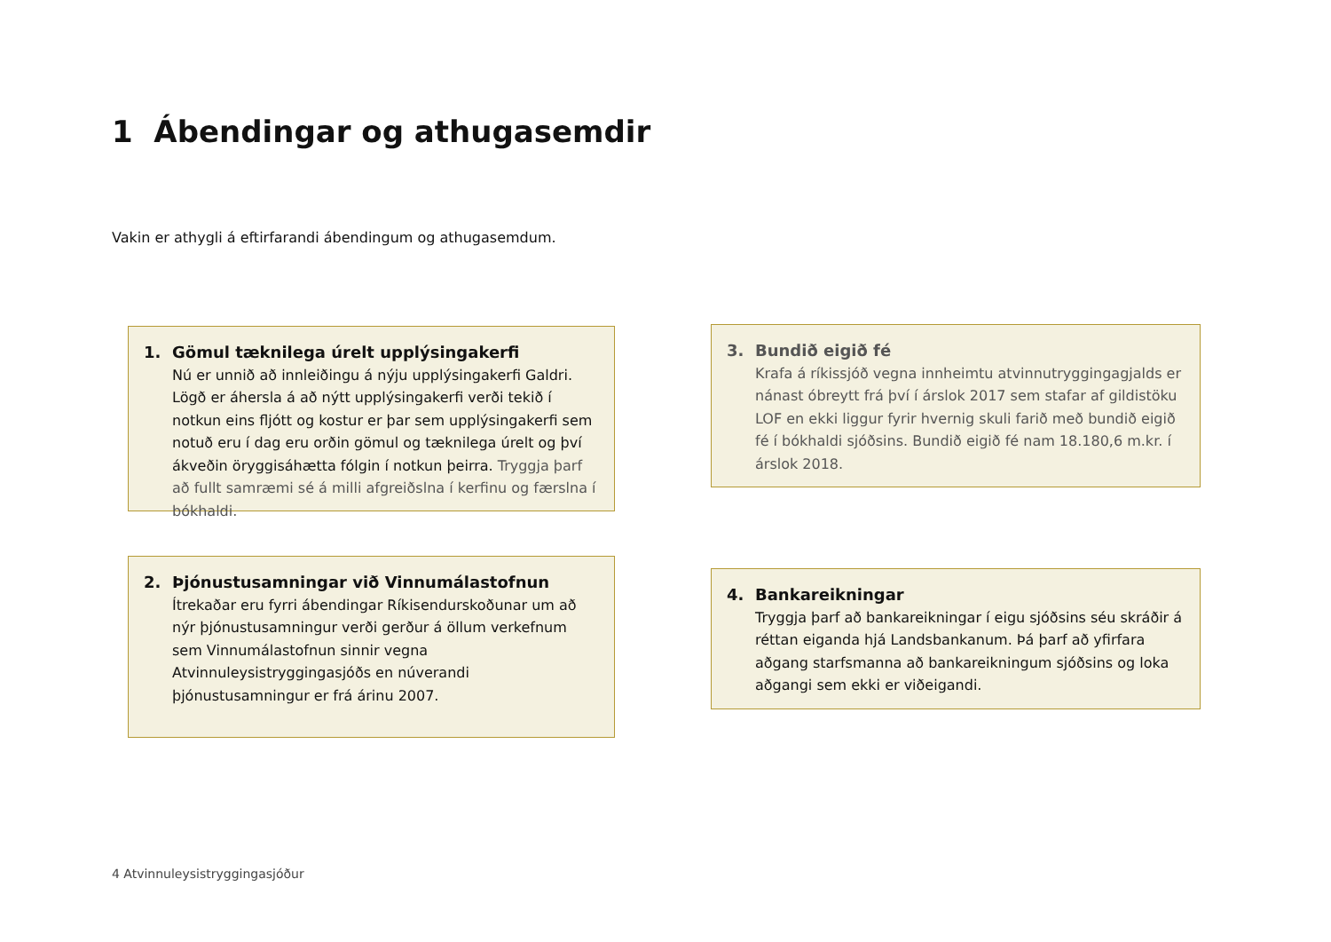1 Ábendingar og athugasemdir
Vakin er athygli á eftirfarandi ábendingum og athugasemdum.
1. Gömul tæknilega úrelt upplýsingakerfi
Nú er unnið að innleiðingu á nýju upplýsingakerfi Galdri. Lögð er áhersla á að nýtt upplýsingakerfi verði tekið í notkun eins fljótt og kostur er þar sem upplýsingakerfi sem notuð eru í dag eru orðin gömul og tæknilega úrelt og því ákveðin öryggisáhætta fólgin í notkun þeirra. Tryggja þarf að fullt samræmi sé á milli afgreiðslna í kerfinu og færslna í bókhaldi.
3. Bundið eigið fé
Krafa á ríkissjóð vegna innheimtu atvinnutryggingagjalds er nánast óbreytt frá því í árslok 2017 sem stafar af gildistöku LOF en ekki liggur fyrir hvernig skuli farið með bundið eigið fé í bókhaldi sjóðsins. Bundið eigið fé nam 18.180,6 m.kr. í árslok 2018.
2. Þjónustusamningar við Vinnumálastofnun
Ítrekaðar eru fyrri ábendingar Ríkisendurskoðunar um að nýr þjónustusamningur verði gerður á öllum verkefnum sem Vinnumálastofnun sinnir vegna Atvinnuleysistryggingasjóðs en núverandi þjónustusamningur er frá árinu 2007.
4. Bankareikningar
Tryggja þarf að bankareikningar í eigu sjóðsins séu skráðir á réttan eiganda hjá Landsbankanum. Þá þarf að yfirfara aðgang starfsmanna að bankareikningum sjóðsins og loka aðgangi sem ekki er viðeigandi.
4 Atvinnuleysistryggingasjóður